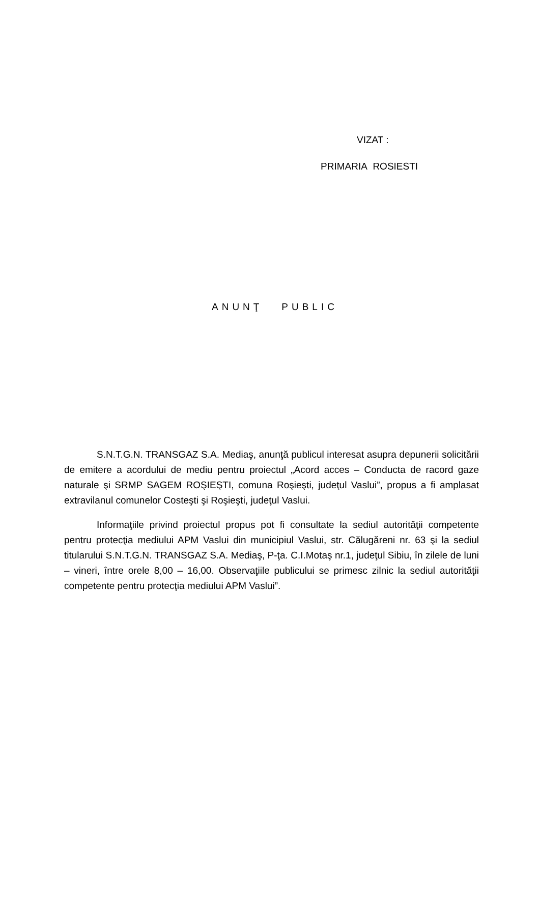VIZAT :
PRIMARIA ROSIESTI
ANUNŢ PUBLIC
S.N.T.G.N. TRANSGAZ S.A. Mediaş, anunţă publicul interesat asupra depunerii solicitării de emitere a acordului de mediu pentru proiectul „Acord acces – Conducta de racord gaze naturale şi SRMP SAGEM ROŞIEŞTI, comuna Roşieşti, judeţul Vaslui”, propus a fi amplasat extravilanul comunelor Costeşti şi Roşieşti, judeţul Vaslui.
Informaţiile privind proiectul propus pot fi consultate la sediul autorităţii competente pentru protecţia mediului APM Vaslui din municipiul Vaslui, str. Călugăreni nr. 63 şi la sediul titularului S.N.T.G.N. TRANSGAZ S.A. Mediaş, P-ţa. C.I.Motaş nr.1, judeţul Sibiu, în zilele de luni – vineri, între orele 8,00 – 16,00. Observaţiile publicului se primesc zilnic la sediul autorităţii competente pentru protecţia mediului APM Vaslui”.